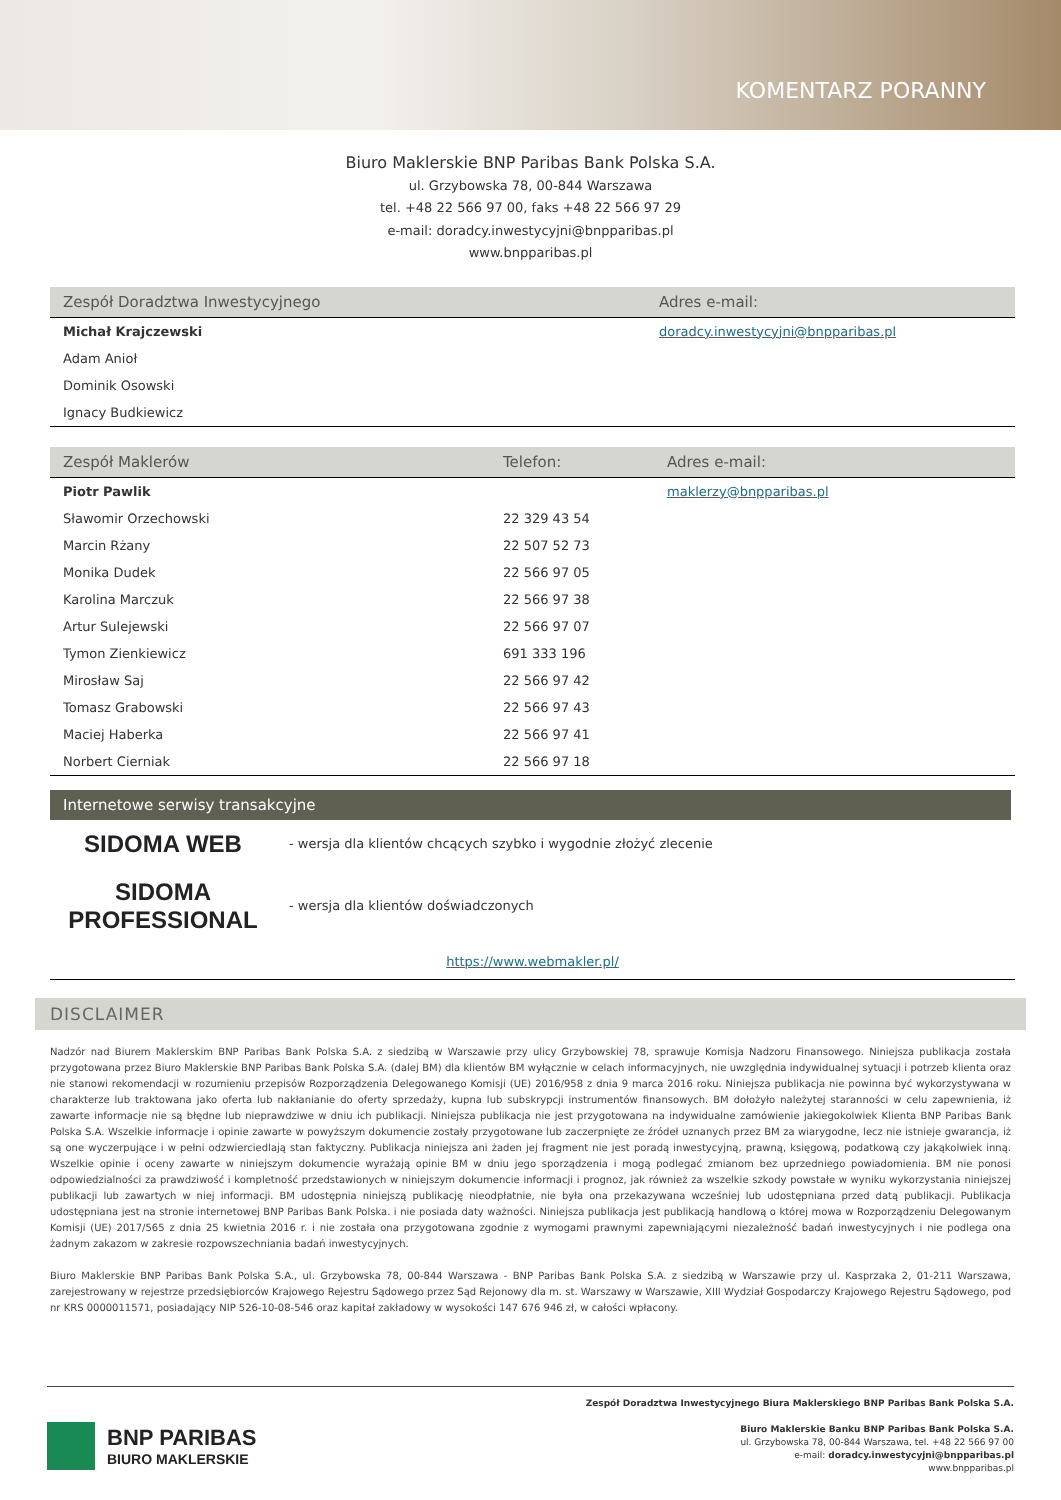KOMENTARZ PORANNY
Biuro Maklerskie BNP Paribas Bank Polska S.A.
ul. Grzybowska 78, 00-844 Warszawa
tel. +48 22 566 97 00, faks +48 22 566 97 29
e-mail: doradcy.inwestycyjni@bnpparibas.pl
www.bnpparibas.pl
| Zespół Doradztwa Inwestycyjnego | Adres e-mail: |
| --- | --- |
| Michał Krajczewski | doradcy.inwestycyjni@bnpparibas.pl |
| Adam Anioł | |
| Dominik Osowski | |
| Ignacy Budkiewicz | |
| Zespół Maklerów | Telefon: | Adres e-mail: |
| --- | --- | --- |
| Piotr Pawlik | | maklerzy@bnpparibas.pl |
| Sławomir Orzechowski | 22 329 43 54 | |
| Marcin Rżany | 22 507 52 73 | |
| Monika Dudek | 22 566 97 05 | |
| Karolina Marczuk | 22 566 97 38 | |
| Artur Sulejewski | 22 566 97 07 | |
| Tymon Zienkiewicz | 691 333 196 | |
| Mirosław Saj | 22 566 97 42 | |
| Tomasz Grabowski | 22 566 97 43 | |
| Maciej Haberka | 22 566 97 41 | |
| Norbert Cierniak | 22 566 97 18 | |
Internetowe serwisy transakcyjne
| SIDOMA WEB | - wersja dla klientów chcących szybko i wygodnie złożyć zlecenie |
| SIDOMA PROFESSIONAL | - wersja dla klientów doświadczonych |
| https://www.webmakler.pl/ | |
DISCLAIMER
Nadzór nad Biurem Maklerskim BNP Paribas Bank Polska S.A. z siedzibą w Warszawie przy ulicy Grzybowskiej 78, sprawuje Komisja Nadzoru Finansowego. Niniejsza publikacja została przygotowana przez Biuro Maklerskie BNP Paribas Bank Polska S.A. (dalej BM) dla klientów BM wyłącznie w celach informacyjnych, nie uwzględnia indywidualnej sytuacji i potrzeb klienta oraz nie stanowi rekomendacji w rozumieniu przepisów Rozporządzenia Delegowanego Komisji (UE) 2016/958 z dnia 9 marca 2016 roku. Niniejsza publikacja nie powinna być wykorzystywana w charakterze lub traktowana jako oferta lub nakłanianie do oferty sprzedaży, kupna lub subskrypcji instrumentów finansowych. BM dołożyło należytej staranności w celu zapewnienia, iż zawarte informacje nie są błędne lub nieprawdziwe w dniu ich publikacji. Niniejsza publikacja nie jest przygotowana na indywidualne zamówienie jakiegokolwiek Klienta BNP Paribas Bank Polska S.A. Wszelkie informacje i opinie zawarte w powyższym dokumencie zostały przygotowane lub zaczerpnięte ze źródeł uznanych przez BM za wiarygodne, lecz nie istnieje gwarancja, iż są one wyczerpujące i w pełni odzwierciedlają stan faktyczny. Publikacja niniejsza ani żaden jej fragment nie jest poradą inwestycyjną, prawną, księgową, podatkową czy jakąkolwiek inną. Wszelkie opinie i oceny zawarte w niniejszym dokumencie wyrażają opinie BM w dniu jego sporządzenia i mogą podlegać zmianom bez uprzedniego powiadomienia. BM nie ponosi odpowiedzialności za prawdziwość i kompletność przedstawionych w niniejszym dokumencie informacji i prognoz, jak również za wszelkie szkody powstałe w wyniku wykorzystania niniejszej publikacji lub zawartych w niej informacji. BM udostępnia niniejszą publikację nieodpłatnie, nie była ona przekazywana wcześniej lub udostępniana przed datą publikacji. Publikacja udostępniana jest na stronie internetowej BNP Paribas Bank Polska. i nie posiada daty ważności. Niniejsza publikacja jest publikacją handlową o której mowa w Rozporządzeniu Delegowanym Komisji (UE) 2017/565 z dnia 25 kwietnia 2016 r. i nie została ona przygotowana zgodnie z wymogami prawnymi zapewniającymi niezależność badań inwestycyjnych i nie podlega ona żadnym zakazom w zakresie rozpowszechniania badań inwestycyjnych.
Biuro Maklerskie BNP Paribas Bank Polska S.A., ul. Grzybowska 78, 00-844 Warszawa - BNP Paribas Bank Polska S.A. z siedzibą w Warszawie przy ul. Kasprzaka 2, 01-211 Warszawa, zarejestrowany w rejestrze przedsiębiorców Krajowego Rejestru Sądowego przez Sąd Rejonowy dla m. st. Warszawy w Warszawie, XIII Wydział Gospodarczy Krajowego Rejestru Sądowego, pod nr KRS 0000011571, posiadający NIP 526-10-08-546 oraz kapitał zakładowy w wysokości 147 676 946 zł, w całości wpłacony.
BNP PARIBAS
BIURO MAKLERSKIE
Zespół Doradztwa Inwestycyjnego Biura Maklerskiego BNP Paribas Bank Polska S.A.
Biuro Maklerskie Banku BNP Paribas Bank Polska S.A.
ul. Grzybowska 78, 00-844 Warszawa, tel. +48 22 566 97 00
e-mail: doradcy.inwestycyjni@bnpparibas.pl
www.bnpparibas.pl